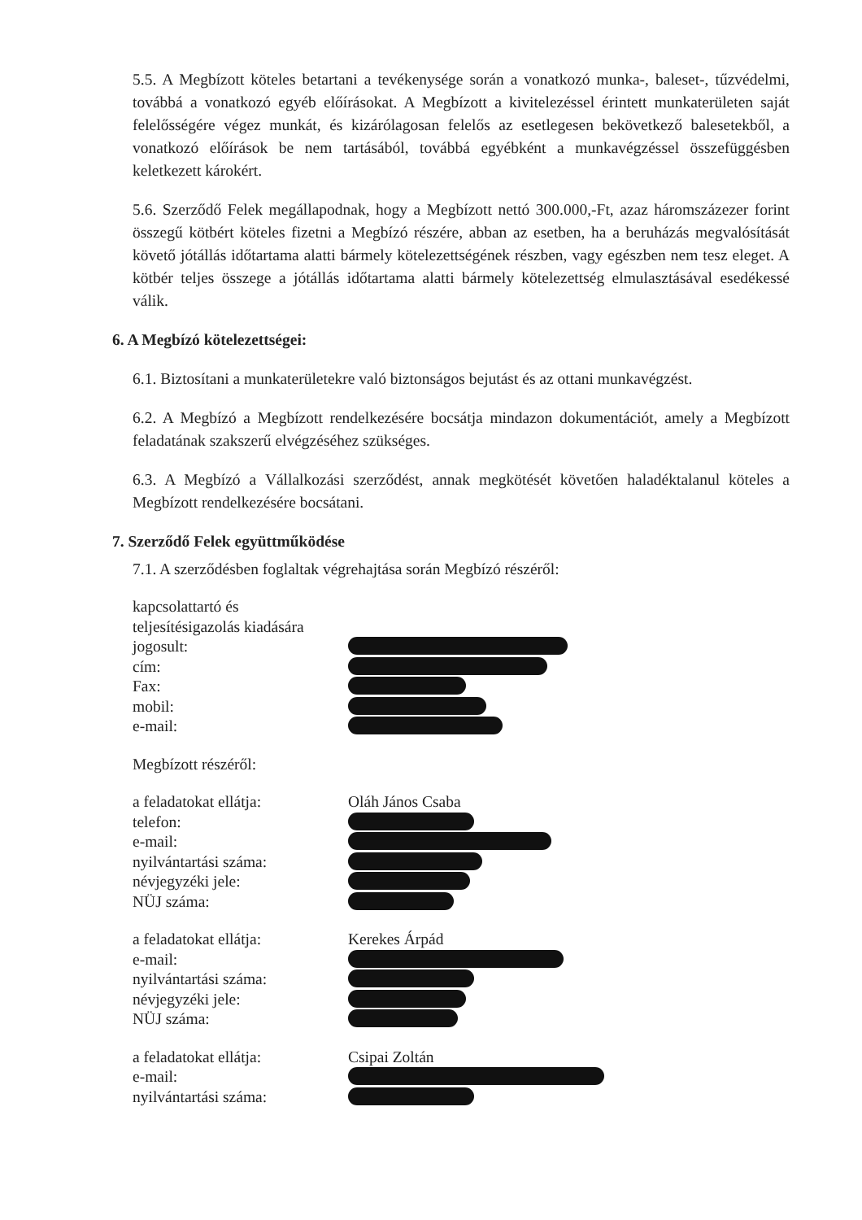5.5. A Megbízott köteles betartani a tevékenysége során a vonatkozó munka-, baleset-, tűzvédelmi, továbbá a vonatkozó egyéb előírásokat. A Megbízott a kivitelezéssel érintett munkaterületen saját felelősségére végez munkát, és kizárólagosan felelős az esetlegesen bekövetkező balesetekből, a vonatkozó előírások be nem tartásából, továbbá egyébként a munkavégzéssel összefüggésben keletkezett károkért.
5.6. Szerződő Felek megállapodnak, hogy a Megbízott nettó 300.000,-Ft, azaz háromszázezer forint összegű kötbért köteles fizetni a Megbízó részére, abban az esetben, ha a beruházás megvalósítását követő jótállás időtartama alatti bármely kötelezettségének részben, vagy egészben nem tesz eleget. A kötbér teljes összege a jótállás időtartama alatti bármely kötelezettség elmulasztásával esedékessé válik.
6. A Megbízó kötelezettségei:
6.1. Biztosítani a munkaterületekre való biztonságos bejutást és az ottani munkavégzést.
6.2. A Megbízó a Megbízott rendelkezésére bocsátja mindazon dokumentációt, amely a Megbízott feladatának szakszerű elvégzéséhez szükséges.
6.3. A Megbízó a Vállalkozási szerződést, annak megkötését követően haladéktalanul köteles a Megbízott rendelkezésére bocsátani.
7. Szerződő Felek együttműködése
7.1. A szerződésben foglaltak végrehajtása során Megbízó részéről:
kapcsolattartó és
teljesítésigazolás kiadására
jogosult:
cím:
Fax:
mobil:
e-mail:
Megbízott részéről:
a feladatokat ellátja:
Oláh János Csaba
telefon:
e-mail:
nyilvántartási száma:
névjegyzéki jele:
NÜJ száma:
a feladatokat ellátja:
Kerekes Árpád
e-mail:
nyilvántartási száma:
névjegyzéki jele:
NÜJ száma:
a feladatokat ellátja:
Csipai Zoltán
e-mail:
nyilvántartási száma: